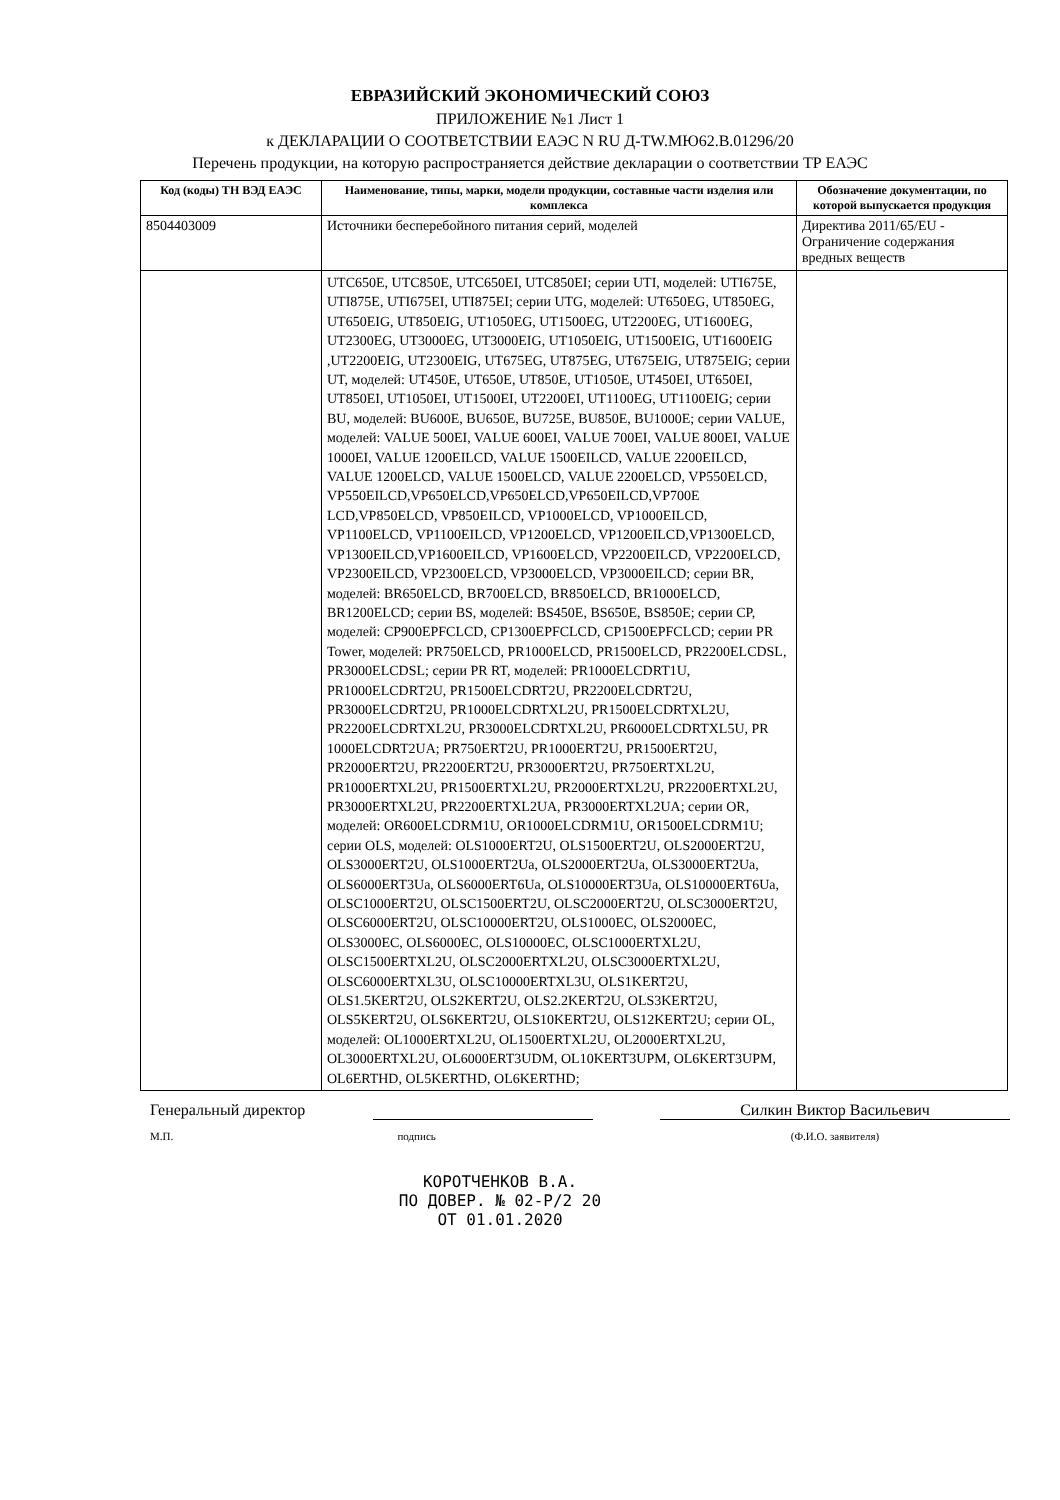ЕВРАЗИЙСКИЙ ЭКОНОМИЧЕСКИЙ СОЮЗ
ПРИЛОЖЕНИЕ №1 Лист 1
к ДЕКЛАРАЦИИ О СООТВЕТСТВИИ ЕАЭС N RU Д-TW.МЮ62.В.01296/20
Перечень продукции, на которую распространяется действие декларации о соответствии ТР ЕАЭС
| Код (коды) ТН ВЭД ЕАЭС | Наименование, типы, марки, модели продукции, составные части изделия или комплекса | Обозначение документации, по которой выпускается продукция |
| --- | --- | --- |
| 8504403009 | Источники бесперебойного питания серий, моделей | Директива 2011/65/EU - Ограничение содержания вредных веществ |
| | UTC650E, UTC850E, UTC650EI, UTC850EI; серии UTI, моделей: UTI675E, UTI875E, UTI675EI, UTI875EI; серии UTG, моделей: UT650EG, UT850EG, UT650EIG, UT850EIG, UT1050EG, UT1500EG, UT2200EG, UT1600EG, UT2300EG, UT3000EG, UT3000EIG, UT1050EIG, UT1500EIG, UT1600EIG ,UT2200EIG, UT2300EIG, UT675EG, UT875EG, UT675EIG, UT875EIG; серии UT, моделей: UT450E, UT650E, UT850E, UT1050E, UT450EI, UT650EI, UT850EI, UT1050EI, UT1500EI, UT2200EI, UT1100EG, UT1100EIG; серии BU, моделей: BU600E, BU650E, BU725E, BU850E, BU1000E; серии VALUE, моделей: VALUE 500EI, VALUE 600EI, VALUE 700EI, VALUE 800EI, VALUE 1000EI, VALUE 1200EILCD, VALUE 1500EILCD, VALUE 2200EILCD, VALUE 1200ELCD, VALUE 1500ELCD, VALUE 2200ELCD, VP550ELCD, VP550EILCD,VP650ELCD,VP650ELCD,VP650EILCD,VP700E LCD,VP850ELCD, VP850EILCD, VP1000ELCD, VP1000EILCD, VP1100ELCD, VP1100EILCD, VP1200ELCD, VP1200EILCD,VP1300ELCD, VP1300EILCD,VP1600EILCD, VP1600ELCD, VP2200EILCD, VP2200ELCD, VP2300EILCD, VP2300ELCD, VP3000ELCD, VP3000EILCD; серии BR, моделей: BR650ELCD, BR700ELCD, BR850ELCD, BR1000ELCD, BR1200ELCD; серии BS, моделей: BS450E, BS650E, BS850E; серии CP, моделей: CP900EPFCLCD, CP1300EPFCLCD, CP1500EPFCLCD; серии PR Tower, моделей: PR750ELCD, PR1000ELCD, PR1500ELCD, PR2200ELCDSL, PR3000ELCDSL; серии PR RT, моделей: PR1000ELCDRT1U, PR1000ELCDRT2U, PR1500ELCDRT2U, PR2200ELCDRT2U, PR3000ELCDRT2U, PR1000ELCDRTXL2U, PR1500ELCDRTXL2U, PR2200ELCDRTXL2U, PR3000ELCDRTXL2U, PR6000ELCDRTXL5U, PR 1000ELCDRT2UA; PR750ERT2U, PR1000ERT2U, PR1500ERT2U, PR2000ERT2U, PR2200ERT2U, PR3000ERT2U, PR750ERTXL2U, PR1000ERTXL2U, PR1500ERTXL2U, PR2000ERTXL2U, PR2200ERTXL2U, PR3000ERTXL2U, PR2200ERTXL2UA, PR3000ERTXL2UA; серии OR, моделей: OR600ELCDRM1U, OR1000ELCDRM1U, OR1500ELCDRM1U; серии OLS, моделей: OLS1000ERT2U, OLS1500ERT2U, OLS2000ERT2U, OLS3000ERT2U, OLS1000ERT2Ua, OLS2000ERT2Ua, OLS3000ERT2Ua, OLS6000ERT3Ua, OLS6000ERT6Ua, OLS10000ERT3Ua, OLS10000ERT6Ua, OLSC1000ERT2U, OLSC1500ERT2U, OLSC2000ERT2U, OLSC3000ERT2U, OLSC6000ERT2U, OLSC10000ERT2U, OLS1000EC, OLS2000EC, OLS3000EC, OLS6000EC, OLS10000EC, OLSC1000ERTXL2U, OLSC1500ERTXL2U, OLSC2000ERTXL2U, OLSC3000ERTXL2U, OLSC6000ERTXL3U, OLSC10000ERTXL3U, OLS1KERT2U, OLS1.5KERT2U, OLS2KERT2U, OLS2.2KERT2U, OLS3KERT2U, OLS5KERT2U, OLS6KERT2U, OLS10KERT2U, OLS12KERT2U; серии OL, моделей: OL1000ERTXL2U, OL1500ERTXL2U, OL2000ERTXL2U, OL3000ERTXL2U, OL6000ERT3UDM, OL10KERT3UPM, OL6KERT3UPM, OL6ERTHD, OL5KERTHD, OL6KERTHD; | |
Генеральный директор Силкин Виктор Васильевич
М.П. подпись (Ф.И.О. заявителя)
КОРОТЧЕНКОВ В.А.
ПО ДОВЕР. № 02-Р/2 20
ОТ 01.01.2020